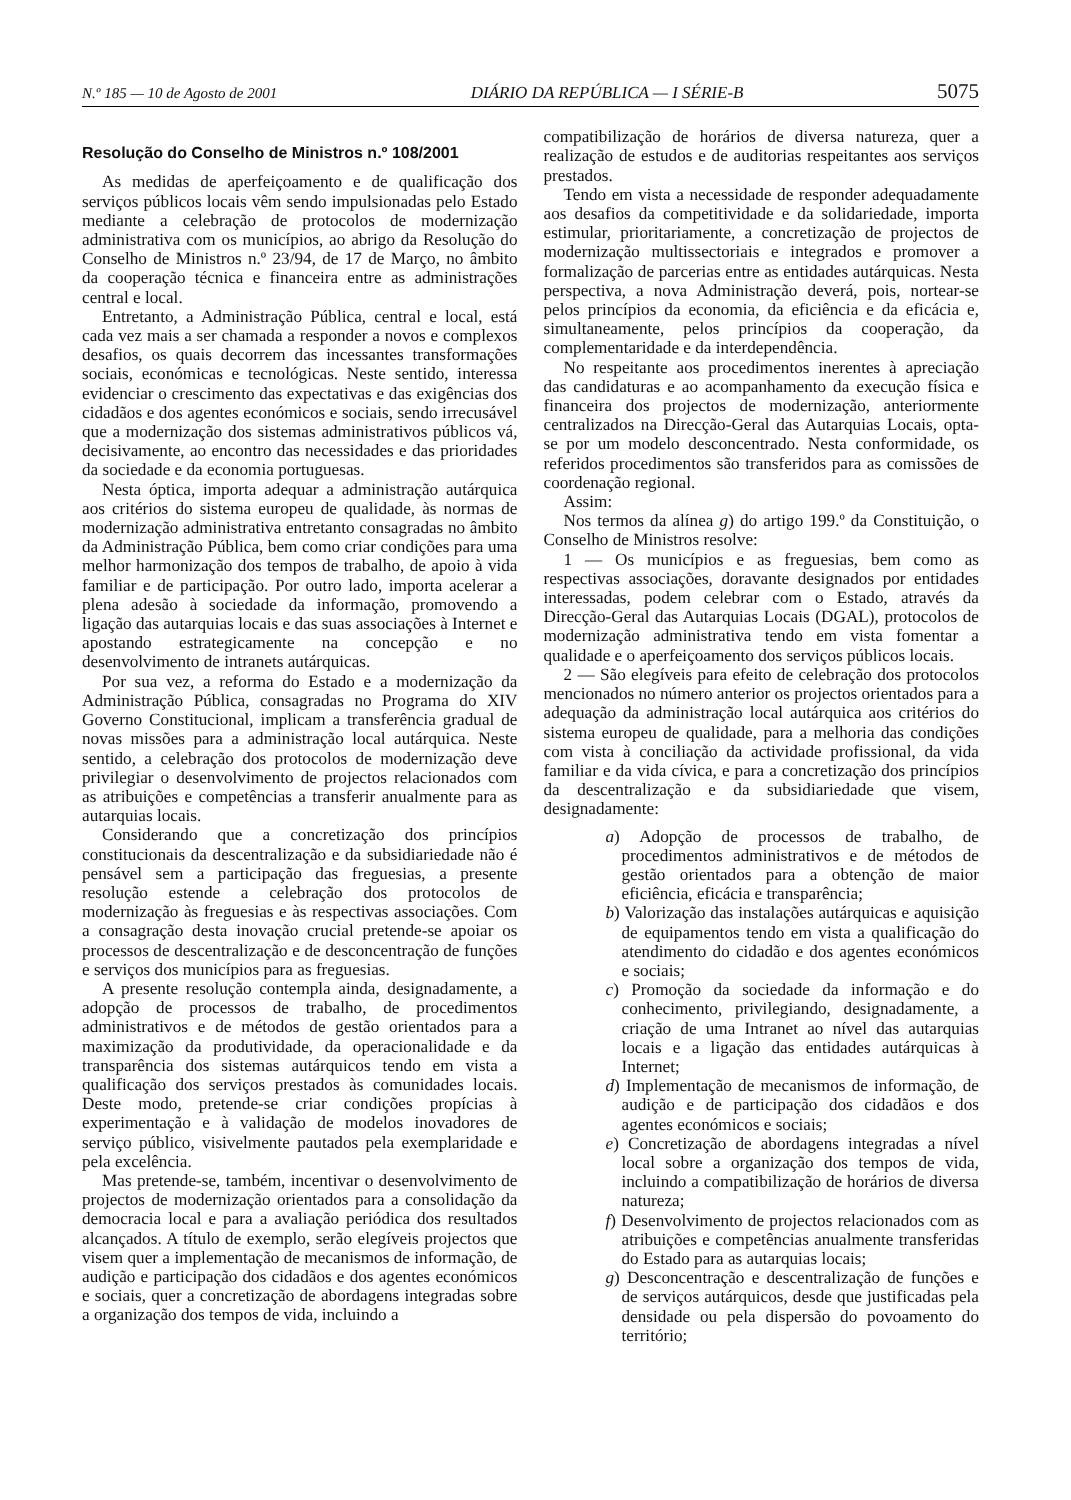N.º 185 — 10 de Agosto de 2001 DIÁRIO DA REPÚBLICA — I SÉRIE-B 5075
Resolução do Conselho de Ministros n.º 108/2001
As medidas de aperfeiçoamento e de qualificação dos serviços públicos locais vêm sendo impulsionadas pelo Estado mediante a celebração de protocolos de modernização administrativa com os municípios, ao abrigo da Resolução do Conselho de Ministros n.º 23/94, de 17 de Março, no âmbito da cooperação técnica e financeira entre as administrações central e local.
Entretanto, a Administração Pública, central e local, está cada vez mais a ser chamada a responder a novos e complexos desafios, os quais decorrem das incessantes transformações sociais, económicas e tecnológicas. Neste sentido, interessa evidenciar o crescimento das expectativas e das exigências dos cidadãos e dos agentes económicos e sociais, sendo irrecusável que a modernização dos sistemas administrativos públicos vá, decisivamente, ao encontro das necessidades e das prioridades da sociedade e da economia portuguesas.
Nesta óptica, importa adequar a administração autárquica aos critérios do sistema europeu de qualidade, às normas de modernização administrativa entretanto consagradas no âmbito da Administração Pública, bem como criar condições para uma melhor harmonização dos tempos de trabalho, de apoio à vida familiar e de participação. Por outro lado, importa acelerar a plena adesão à sociedade da informação, promovendo a ligação das autarquias locais e das suas associações à Internet e apostando estrategicamente na concepção e no desenvolvimento de intranets autárquicas.
Por sua vez, a reforma do Estado e a modernização da Administração Pública, consagradas no Programa do XIV Governo Constitucional, implicam a transferência gradual de novas missões para a administração local autárquica. Neste sentido, a celebração dos protocolos de modernização deve privilegiar o desenvolvimento de projectos relacionados com as atribuições e competências a transferir anualmente para as autarquias locais.
Considerando que a concretização dos princípios constitucionais da descentralização e da subsidiariedade não é pensável sem a participação das freguesias, a presente resolução estende a celebração dos protocolos de modernização às freguesias e às respectivas associações. Com a consagração desta inovação crucial pretende-se apoiar os processos de descentralização e de desconcentração de funções e serviços dos municípios para as freguesias.
A presente resolução contempla ainda, designadamente, a adopção de processos de trabalho, de procedimentos administrativos e de métodos de gestão orientados para a maximização da produtividade, da operacionalidade e da transparência dos sistemas autárquicos tendo em vista a qualificação dos serviços prestados às comunidades locais. Deste modo, pretende-se criar condições propícias à experimentação e à validação de modelos inovadores de serviço público, visivelmente pautados pela exemplaridade e pela excelência.
Mas pretende-se, também, incentivar o desenvolvimento de projectos de modernização orientados para a consolidação da democracia local e para a avaliação periódica dos resultados alcançados. A título de exemplo, serão elegíveis projectos que visem quer a implementação de mecanismos de informação, de audição e participação dos cidadãos e dos agentes económicos e sociais, quer a concretização de abordagens integradas sobre a organização dos tempos de vida, incluindo a
compatibilização de horários de diversa natureza, quer a realização de estudos e de auditorias respeitantes aos serviços prestados.
Tendo em vista a necessidade de responder adequadamente aos desafios da competitividade e da solidariedade, importa estimular, prioritariamente, a concretização de projectos de modernização multissectoriais e integrados e promover a formalização de parcerias entre as entidades autárquicas. Nesta perspectiva, a nova Administração deverá, pois, nortear-se pelos princípios da economia, da eficiência e da eficácia e, simultaneamente, pelos princípios da cooperação, da complementaridade e da interdependência.
No respeitante aos procedimentos inerentes à apreciação das candidaturas e ao acompanhamento da execução física e financeira dos projectos de modernização, anteriormente centralizados na Direcção-Geral das Autarquias Locais, opta-se por um modelo desconcentrado. Nesta conformidade, os referidos procedimentos são transferidos para as comissões de coordenação regional.
Assim:
Nos termos da alínea g) do artigo 199.º da Constituição, o Conselho de Ministros resolve:
1 — Os municípios e as freguesias, bem como as respectivas associações, doravante designados por entidades interessadas, podem celebrar com o Estado, através da Direcção-Geral das Autarquias Locais (DGAL), protocolos de modernização administrativa tendo em vista fomentar a qualidade e o aperfeiçoamento dos serviços públicos locais.
2 — São elegíveis para efeito de celebração dos protocolos mencionados no número anterior os projectos orientados para a adequação da administração local autárquica aos critérios do sistema europeu de qualidade, para a melhoria das condições com vista à conciliação da actividade profissional, da vida familiar e da vida cívica, e para a concretização dos princípios da descentralização e da subsidiariedade que visem, designadamente:
a) Adopção de processos de trabalho, de procedimentos administrativos e de métodos de gestão orientados para a obtenção de maior eficiência, eficácia e transparência;
b) Valorização das instalações autárquicas e aquisição de equipamentos tendo em vista a qualificação do atendimento do cidadão e dos agentes económicos e sociais;
c) Promoção da sociedade da informação e do conhecimento, privilegiando, designadamente, a criação de uma Intranet ao nível das autarquias locais e a ligação das entidades autárquicas à Internet;
d) Implementação de mecanismos de informação, de audição e de participação dos cidadãos e dos agentes económicos e sociais;
e) Concretização de abordagens integradas a nível local sobre a organização dos tempos de vida, incluindo a compatibilização de horários de diversa natureza;
f) Desenvolvimento de projectos relacionados com as atribuições e competências anualmente transferidas do Estado para as autarquias locais;
g) Desconcentração e descentralização de funções e de serviços autárquicos, desde que justificadas pela densidade ou pela dispersão do povoamento do território;